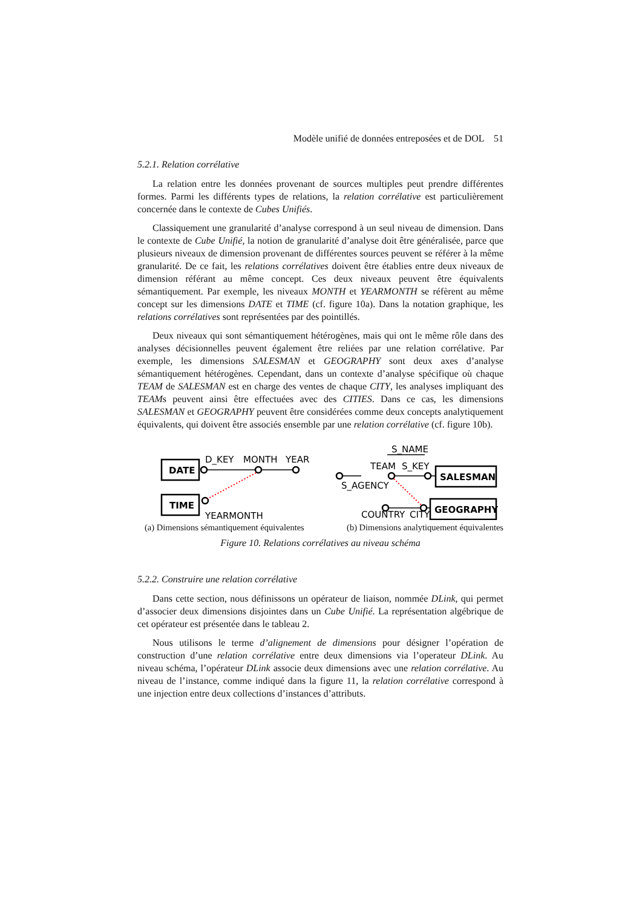Modèle unifié de données entreposées et de DOL 51
5.2.1. Relation corrélative
La relation entre les données provenant de sources multiples peut prendre différentes formes. Parmi les différents types de relations, la relation corrélative est particulièrement concernée dans le contexte de Cubes Unifiés.
Classiquement une granularité d’analyse correspond à un seul niveau de dimension. Dans le contexte de Cube Unifié, la notion de granularité d’analyse doit être généralisée, parce que plusieurs niveaux de dimension provenant de différentes sources peuvent se référer à la même granularité. De ce fait, les relations corrélatives doivent être établies entre deux niveaux de dimension référant au même concept. Ces deux niveaux peuvent être équivalents sémantiquement. Par exemple, les niveaux MONTH et YEARMONTH se réfèrent au même concept sur les dimensions DATE et TIME (cf. figure 10a). Dans la notation graphique, les relations corrélatives sont représentées par des pointillés.
Deux niveaux qui sont sémantiquement hétérogènes, mais qui ont le même rôle dans des analyses décisionnelles peuvent également être reliées par une relation corrélative. Par exemple, les dimensions SALESMAN et GEOGRAPHY sont deux axes d’analyse sémantiquement hétérogènes. Cependant, dans un contexte d’analyse spécifique où chaque TEAM de SALESMAN est en charge des ventes de chaque CITY, les analyses impliquant des TEAMs peuvent ainsi être effectuées avec des CITIES. Dans ce cas, les dimensions SALESMAN et GEOGRAPHY peuvent être considérées comme deux concepts analytiquement équivalents, qui doivent être associés ensemble par une relation corrélative (cf. figure 10b).
DATE
TIME
SALESMAN
GEOGRAPHY
D_KEY
MONTH
YEAR
YEARMONTH
S_NAME
TEAM
S_KEY
S_AGENCY
COUNTRY
CITY
(a) Dimensions sémantiquement équivalentes (b) Dimensions analytiquement équivalentes
Figure 10. Relations corrélatives au niveau schéma
5.2.2. Construire une relation corrélative
Dans cette section, nous définissons un opérateur de liaison, nommée DLink, qui permet d’associer deux dimensions disjointes dans un Cube Unifié. La représentation algébrique de cet opérateur est présentée dans le tableau 2.
Nous utilisons le terme d’alignement de dimensions pour désigner l’opération de construction d’une relation corrélative entre deux dimensions via l’operateur DLink. Au niveau schéma, l’opérateur DLink associe deux dimensions avec une relation corrélative. Au niveau de l’instance, comme indiqué dans la figure 11, la relation corrélative correspond à une injection entre deux collections d’instances d’attributs.